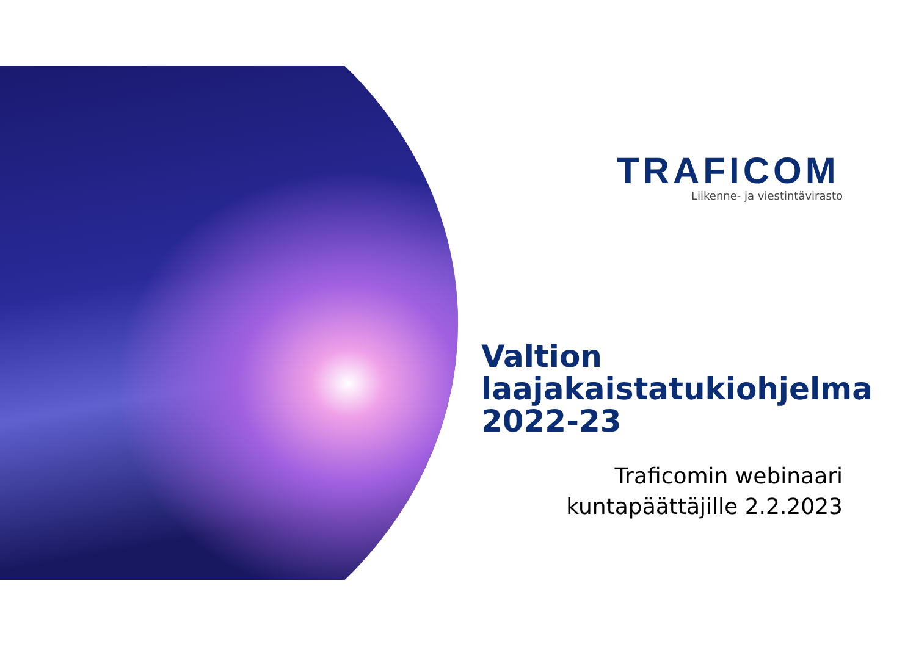TRAFICOM
Liikenne- ja viestintävirasto
Valtion
laajakaistatukiohjelma
2022-23
Traficomin webinaari
kuntapäättäjille 2.2.2023